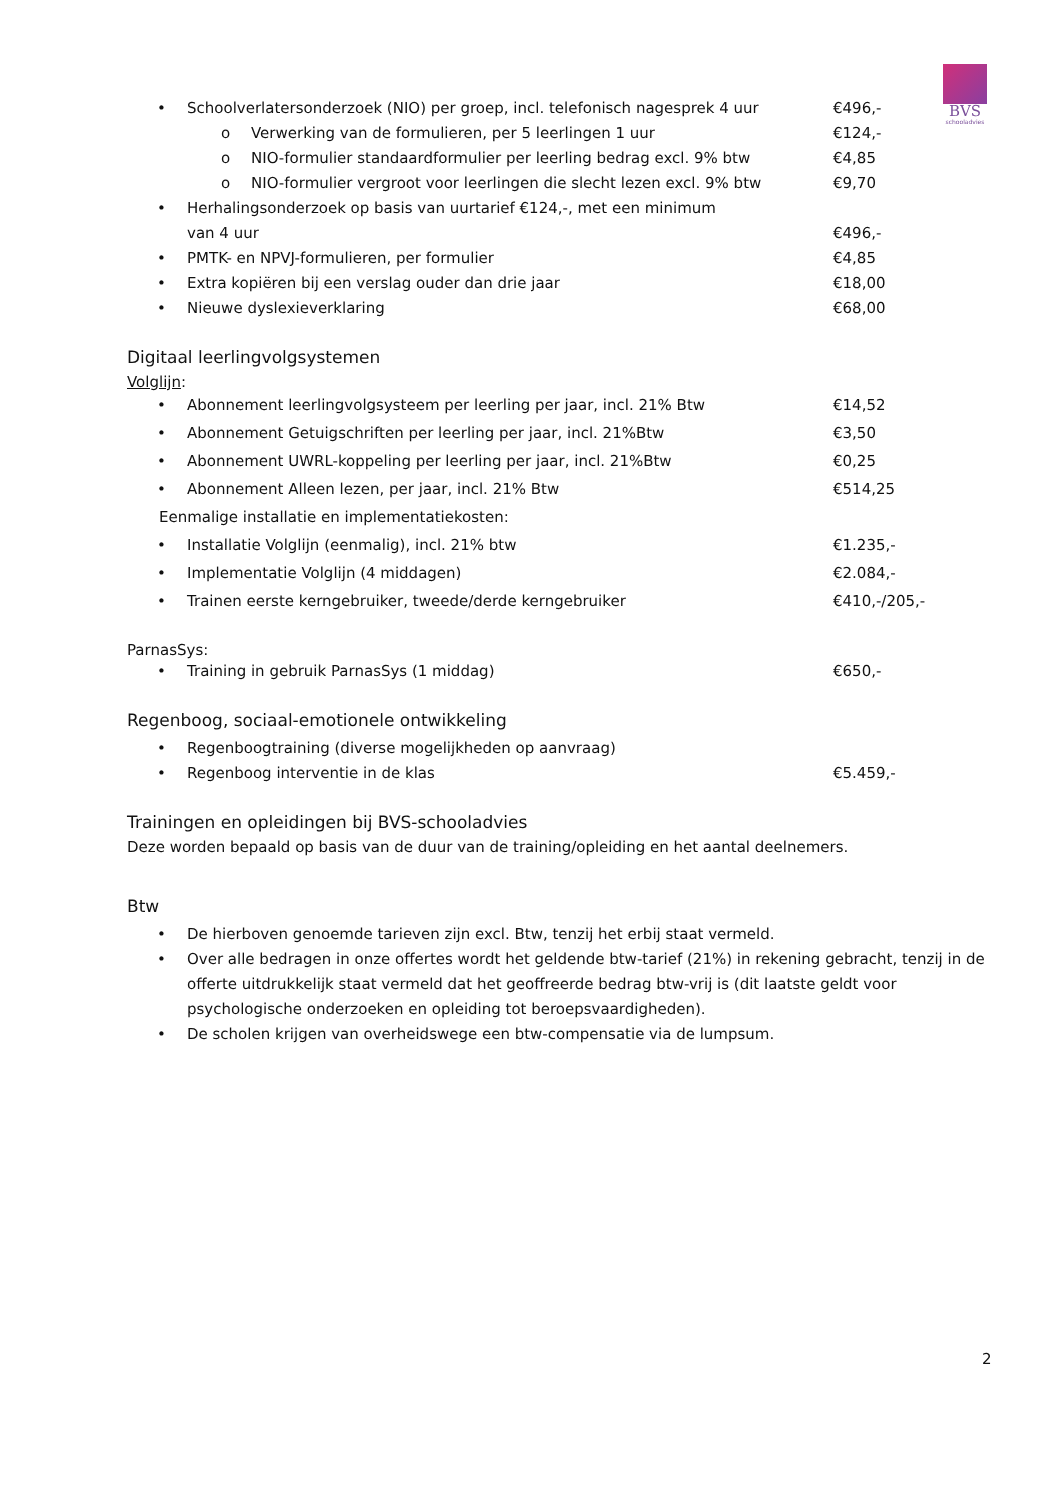BVS
schooladvies
• Schoolverlatersonderzoek (NIO) per groep, incl. telefonisch nagesprek 4 uur €496,-
o Verwerking van de formulieren, per 5 leerlingen 1 uur €124,-
o NIO-formulier standaardformulier per leerling bedrag excl. 9% btw €4,85
o NIO-formulier vergroot voor leerlingen die slecht lezen excl. 9% btw €9,70
• Herhalingsonderzoek op basis van uurtarief €124,-, met een minimum
van 4 uur
€496,-
• PMTK- en NPVJ-formulieren, per formulier €4,85
• Extra kopiëren bij een verslag ouder dan drie jaar €18,00
• Nieuwe dyslexieverklaring €68,00
Digitaal leerlingvolgsystemen
Volglijn:
• Abonnement leerlingvolgsysteem per leerling per jaar, incl. 21% Btw €14,52
• Abonnement Getuigschriften per leerling per jaar, incl. 21%Btw €3,50
• Abonnement UWRL-koppeling per leerling per jaar, incl. 21%Btw €0,25
• Abonnement Alleen lezen, per jaar, incl. 21% Btw €514,25
Eenmalige installatie en implementatiekosten:
• Installatie Volglijn (eenmalig), incl. 21% btw €1.235,-
• Implementatie Volglijn (4 middagen) €2.084,-
• Trainen eerste kerngebruiker, tweede/derde kerngebruiker €410,-/205,-
ParnasSys:
• Training in gebruik ParnasSys (1 middag) €650,-
Regenboog, sociaal-emotionele ontwikkeling
• Regenboogtraining (diverse mogelijkheden op aanvraag)
• Regenboog interventie in de klas €5.459,-
Trainingen en opleidingen bij BVS-schooladvies
Deze worden bepaald op basis van de duur van de training/opleiding en het aantal deelnemers.
Btw
• De hierboven genoemde tarieven zijn excl. Btw, tenzij het erbij staat vermeld.
• Over alle bedragen in onze offertes wordt het geldende btw-tarief (21%) in rekening gebracht, tenzij in de offerte uitdrukkelijk staat vermeld dat het geoffreerde bedrag btw-vrij is (dit laatste geldt voor psychologische onderzoeken en opleiding tot beroepsvaardigheden).
• De scholen krijgen van overheidswege een btw-compensatie via de lumpsum.
2